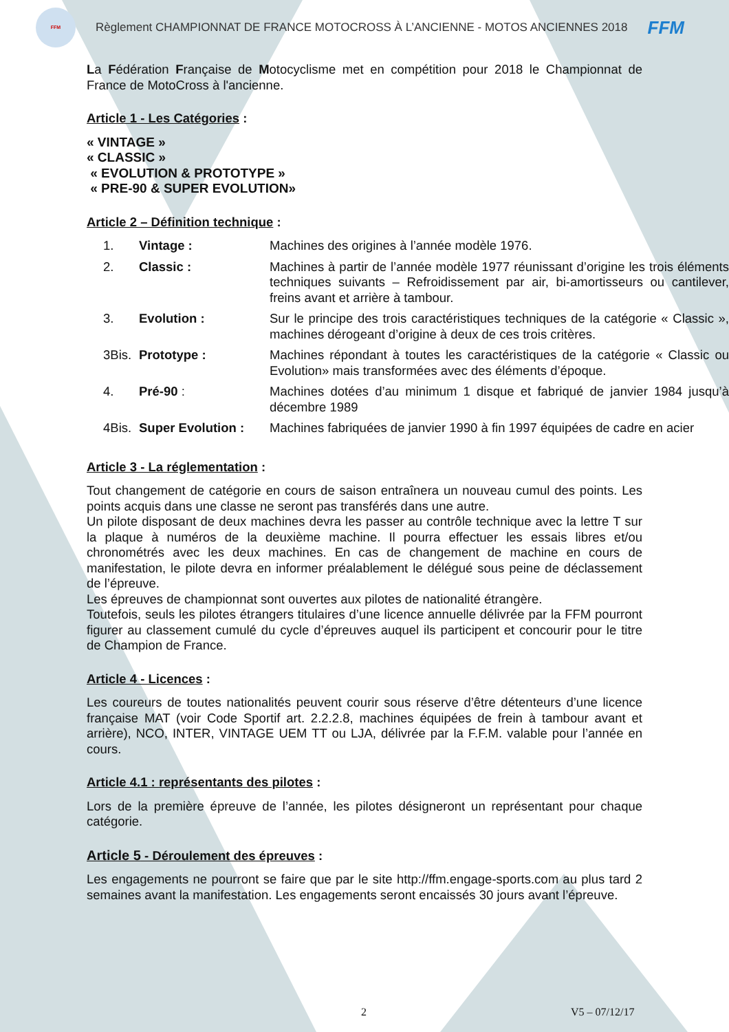FFM
Règlement CHAMPIONNAT DE FRANCE MOTOCROSS À L’ANCIENNE - MOTOS ANCIENNES 2018
FFM
La Fédération Française de Motocyclisme met en compétition pour 2018 le Championnat de France de MotoCross à l'ancienne.
Article 1 - Les Catégories :
« VINTAGE »
« CLASSIC »
« EVOLUTION & PROTOTYPE »
« PRE-90 & SUPER EVOLUTION»
Article 2 – Définition technique :
| 1. | Vintage : | Machines des origines à l’année modèle 1976. |
| 2. | Classic : | Machines à partir de l’année modèle 1977 réunissant d’origine les trois éléments techniques suivants – Refroidissement par air, bi-amortisseurs ou cantilever, freins avant et arrière à tambour. |
| 3. | Evolution : | Sur le principe des trois caractéristiques techniques de la catégorie « Classic », machines dérogeant d’origine à deux de ces trois critères. |
| 3Bis. | Prototype : | Machines répondant à toutes les caractéristiques de la catégorie « Classic ou Evolution» mais transformées avec des éléments d’époque. |
| 4. | Pré-90 : | Machines dotées d’au minimum 1 disque et fabriqué de janvier 1984 jusqu’à décembre 1989 |
| 4Bis. | Super Evolution : | Machines fabriquées de janvier 1990 à fin 1997 équipées de cadre en acier |
Article 3 - La réglementation :
Tout changement de catégorie en cours de saison entraînera un nouveau cumul des points. Les points acquis dans une classe ne seront pas transférés dans une autre.
Un pilote disposant de deux machines devra les passer au contrôle technique avec la lettre T sur la plaque à numéros de la deuxième machine. Il pourra effectuer les essais libres et/ou chronométrés avec les deux machines. En cas de changement de machine en cours de manifestation, le pilote devra en informer préalablement le délégué sous peine de déclassement de l’épreuve.
Les épreuves de championnat sont ouvertes aux pilotes de nationalité étrangère.
Toutefois, seuls les pilotes étrangers titulaires d’une licence annuelle délivrée par la FFM pourront figurer au classement cumulé du cycle d’épreuves auquel ils participent et concourir pour le titre de Champion de France.
Article 4 - Licences :
Les coureurs de toutes nationalités peuvent courir sous réserve d’être détenteurs d’une licence française MAT (voir Code Sportif art. 2.2.2.8, machines équipées de frein à tambour avant et arrière), NCO, INTER, VINTAGE UEM TT ou LJA, délivrée par la F.F.M. valable pour l’année en cours.
Article 4.1 : représentants des pilotes :
Lors de la première épreuve de l’année, les pilotes désigneront un représentant pour chaque catégorie.
Article 5 - Déroulement des épreuves :
Les engagements ne pourront se faire que par le site http://ffm.engage-sports.com au plus tard 2 semaines avant la manifestation. Les engagements seront encaissés 30 jours avant l’épreuve.
2 V5 – 07/12/17